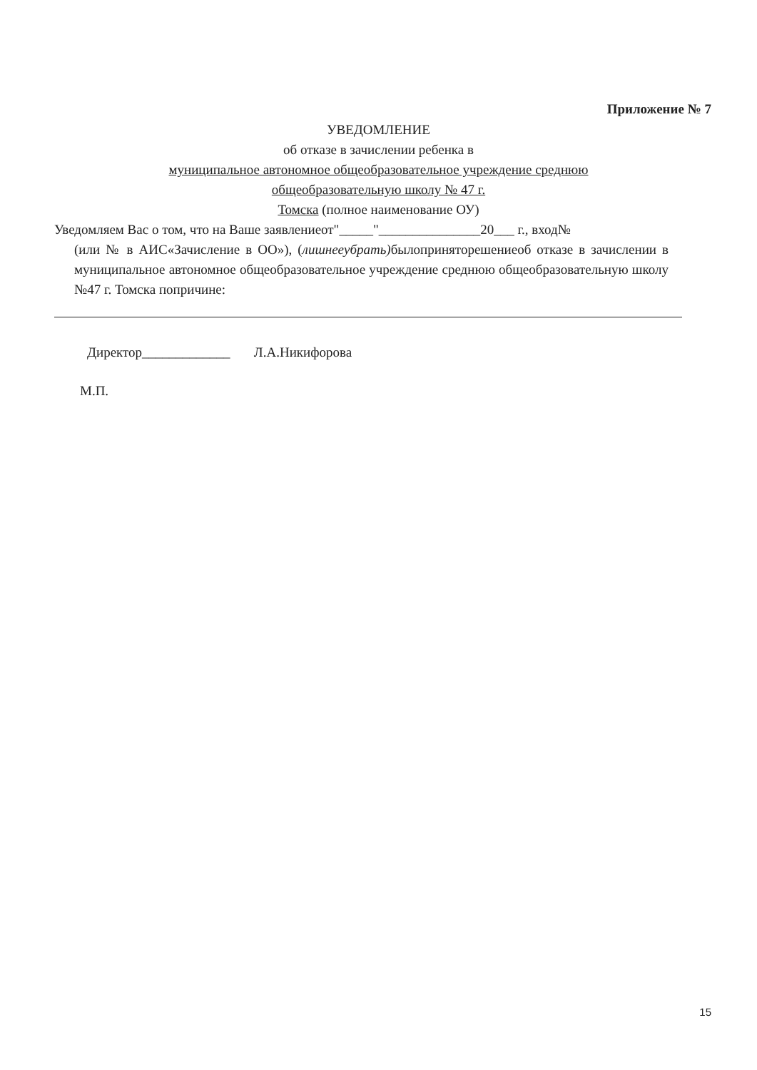Приложение № 7
УВЕДОМЛЕНИЕ
об отказе в зачислении ребенка в
муниципальное автономное общеобразовательное учреждение среднюю
общеобразовательную школу № 47 г.
Томска (полное наименование ОУ)
Уведомляем Вас о том, что на Ваше заявлениеот"_____"_______________20___ г., вход№
(или № в АИС«Зачисление в ОО»), (лишнееубрать) былопринятор­ешениеоб отказе в зачислении в муниципальное автономное общеобразовательное учреждение среднюю общеобразовательную школу №47 г. Томска попричине:
Директор_____________ Л.А.Никифорова
М.П.
15